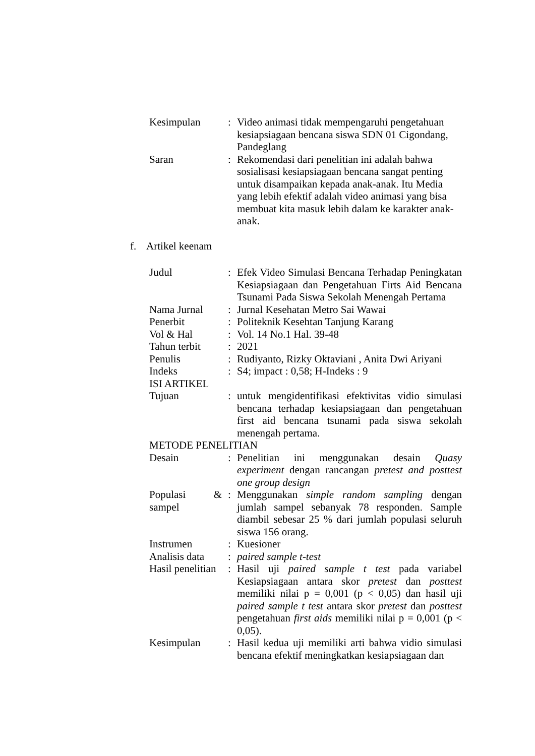| Kesimpulan | : | Video animasi tidak mempengaruhi pengetahuan kesiapsiagaan bencana siswa SDN 01 Cigondang, Pandeglang |
| Saran | : | Rekomendasi dari penelitian ini adalah bahwa sosialisasi kesiapsiagaan bencana sangat penting untuk disampaikan kepada anak-anak. Itu Media yang lebih efektif adalah video animasi yang bisa membuat kita masuk lebih dalam ke karakter anak-anak. |
f. Artikel keenam
| Judul | : | Efek Video Simulasi Bencana Terhadap Peningkatan Kesiapsiagaan dan Pengetahuan Firts Aid Bencana Tsunami Pada Siswa Sekolah Menengah Pertama |
| Nama Jurnal | : | Jurnal Kesehatan Metro Sai Wawai |
| Penerbit | : | Politeknik Kesehtan Tanjung Karang |
| Vol & Hal | : | Vol. 14 No.1 Hal. 39-48 |
| Tahun terbit | : | 2021 |
| Penulis | : | Rudiyanto, Rizky Oktaviani , Anita Dwi Ariyani |
| Indeks | : | S4; impact : 0,58; H-Indeks : 9 |
| ISI ARTIKEL | | |
| Tujuan | : | untuk mengidentifikasi efektivitas vidio simulasi bencana terhadap kesiapsiagaan dan pengetahuan first aid bencana tsunami pada siswa sekolah menengah pertama. |
| METODE PENELITIAN | | |
| Desain | : | Penelitian ini menggunakan desain Quasy experiment dengan rancangan pretest and posttest one group design |
| Populasi & sampel | : | Menggunakan simple random sampling dengan jumlah sampel sebanyak 78 responden. Sample diambil sebesar 25 % dari jumlah populasi seluruh siswa 156 orang. |
| Instrumen | : | Kuesioner |
| Analisis data | : | paired sample t-test |
| Hasil penelitian | : | Hasil uji paired sample t test pada variabel Kesiapsiagaan antara skor pretest dan posttest memiliki nilai p = 0,001 (p < 0,05) dan hasil uji paired sample t test antara skor pretest dan posttest pengetahuan first aids memiliki nilai p = 0,001 (p < 0,05). |
| Kesimpulan | : | Hasil kedua uji memiliki arti bahwa vidio simulasi bencana efektif meningkatkan kesiapsiagaan dan |